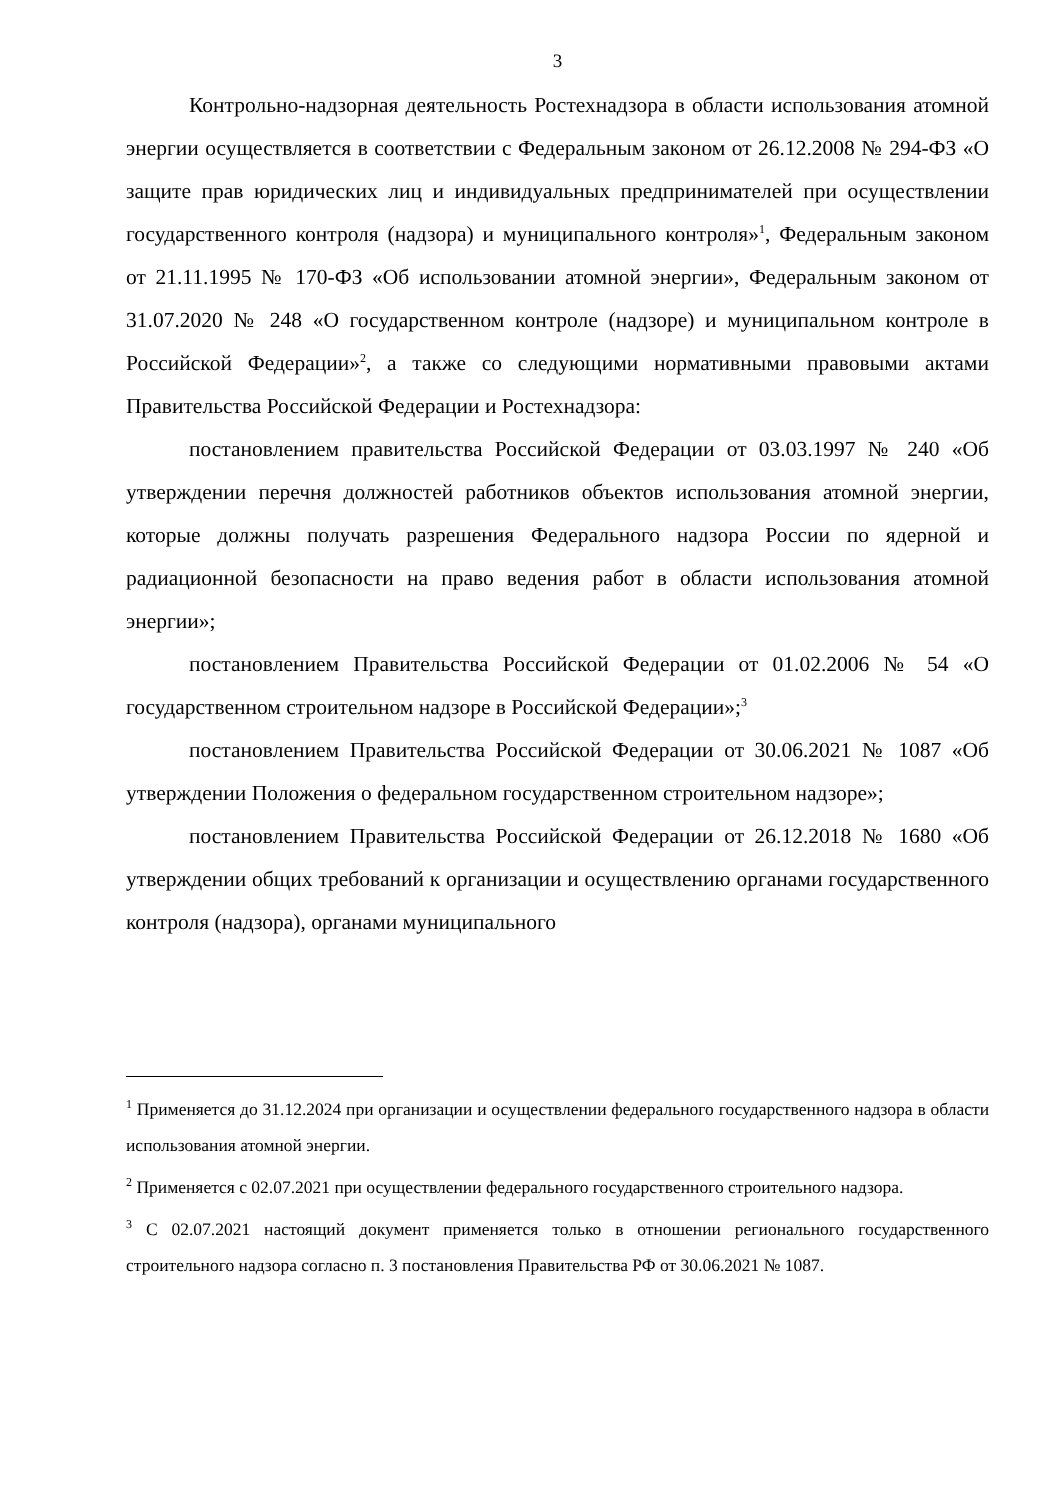3
Контрольно-надзорная деятельность Ростехнадзора в области использования атомной энергии осуществляется в соответствии с Федеральным законом от 26.12.2008 № 294-ФЗ «О защите прав юридических лиц и индивидуальных предпринимателей при осуществлении государственного контроля (надзора) и муниципального контроля»<sup>1</sup>, Федеральным законом от 21.11.1995 № 170-ФЗ «Об использовании атомной энергии», Федеральным законом от 31.07.2020 № 248 «О государственном контроле (надзоре) и муниципальном контроле в Российской Федерации»<sup>2</sup>, а также со следующими нормативными правовыми актами Правительства Российской Федерации и Ростехнадзора:
постановлением правительства Российской Федерации от 03.03.1997 № 240 «Об утверждении перечня должностей работников объектов использования атомной энергии, которые должны получать разрешения Федерального надзора России по ядерной и радиационной безопасности на право ведения работ в области использования атомной энергии»;
постановлением Правительства Российской Федерации от 01.02.2006 № 54 «О государственном строительном надзоре в Российской Федерации»;<sup>3</sup>
постановлением Правительства Российской Федерации от 30.06.2021 № 1087 «Об утверждении Положения о федеральном государственном строительном надзоре»;
постановлением Правительства Российской Федерации от 26.12.2018 № 1680 «Об утверждении общих требований к организации и осуществлению органами государственного контроля (надзора), органами муниципального
<sup>1</sup> Применяется до 31.12.2024 при организации и осуществлении федерального государственного надзора в области использования атомной энергии.
<sup>2</sup> Применяется с 02.07.2021 при осуществлении федерального государственного строительного надзора.
<sup>3</sup> С 02.07.2021 настоящий документ применяется только в отношении регионального государственного строительного надзора согласно п. 3 постановления Правительства РФ от 30.06.2021 № 1087.